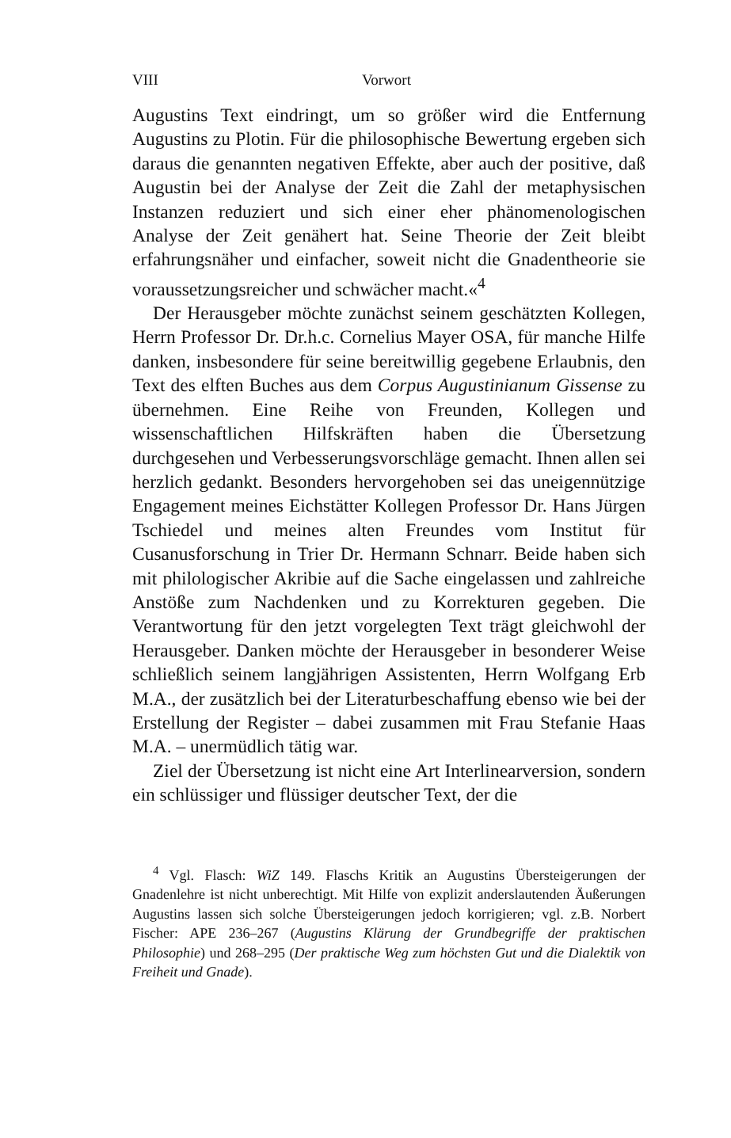VIII Vorwort
Augustins Text eindringt, um so größer wird die Entfernung Augustins zu Plotin. Für die philosophische Bewertung ergeben sich daraus die genannten negativen Effekte, aber auch der positive, daß Augustin bei der Analyse der Zeit die Zahl der metaphysischen Instanzen reduziert und sich einer eher phänomenologischen Analyse der Zeit genähert hat. Seine Theorie der Zeit bleibt erfahrungsnäher und einfacher, soweit nicht die Gnadentheorie sie voraussetzungsreicher und schwächer macht.«<sup>4</sup>
Der Herausgeber möchte zunächst seinem geschätzten Kollegen, Herrn Professor Dr. Dr.h.c. Cornelius Mayer OSA, für manche Hilfe danken, insbesondere für seine bereitwillig gegebene Erlaubnis, den Text des elften Buches aus dem Corpus Augustinianum Gissense zu übernehmen. Eine Reihe von Freunden, Kollegen und wissenschaftlichen Hilfskräften haben die Übersetzung durchgesehen und Verbesserungsvorschläge gemacht. Ihnen allen sei herzlich gedankt. Besonders hervorgehoben sei das uneigennützige Engagement meines Eichstätter Kollegen Professor Dr. Hans Jürgen Tschiedel und meines alten Freundes vom Institut für Cusanusforschung in Trier Dr. Hermann Schnarr. Beide haben sich mit philologischer Akribie auf die Sache eingelassen und zahlreiche Anstöße zum Nachdenken und zu Korrekturen gegeben. Die Verantwortung für den jetzt vorgelegten Text trägt gleichwohl der Herausgeber. Danken möchte der Herausgeber in besonderer Weise schließlich seinem langjährigen Assistenten, Herrn Wolfgang Erb M.A., der zusätzlich bei der Literaturbeschaffung ebenso wie bei der Erstellung der Register – dabei zusammen mit Frau Stefanie Haas M.A. – unermüdlich tätig war.
Ziel der Übersetzung ist nicht eine Art Interlinearversion, sondern ein schlüssiger und flüssiger deutscher Text, der die
<sup>4</sup> Vgl. Flasch: WiZ 149. Flaschs Kritik an Augustins Übersteigerungen der Gnadenlehre ist nicht unberechtigt. Mit Hilfe von explizit anderslautenden Äußerungen Augustins lassen sich solche Übersteigerungen jedoch korrigieren; vgl. z.B. Norbert Fischer: APE 236–267 (Augustins Klärung der Grundbegriffe der praktischen Philosophie) und 268–295 (Der praktische Weg zum höchsten Gut und die Dialektik von Freiheit und Gnade).